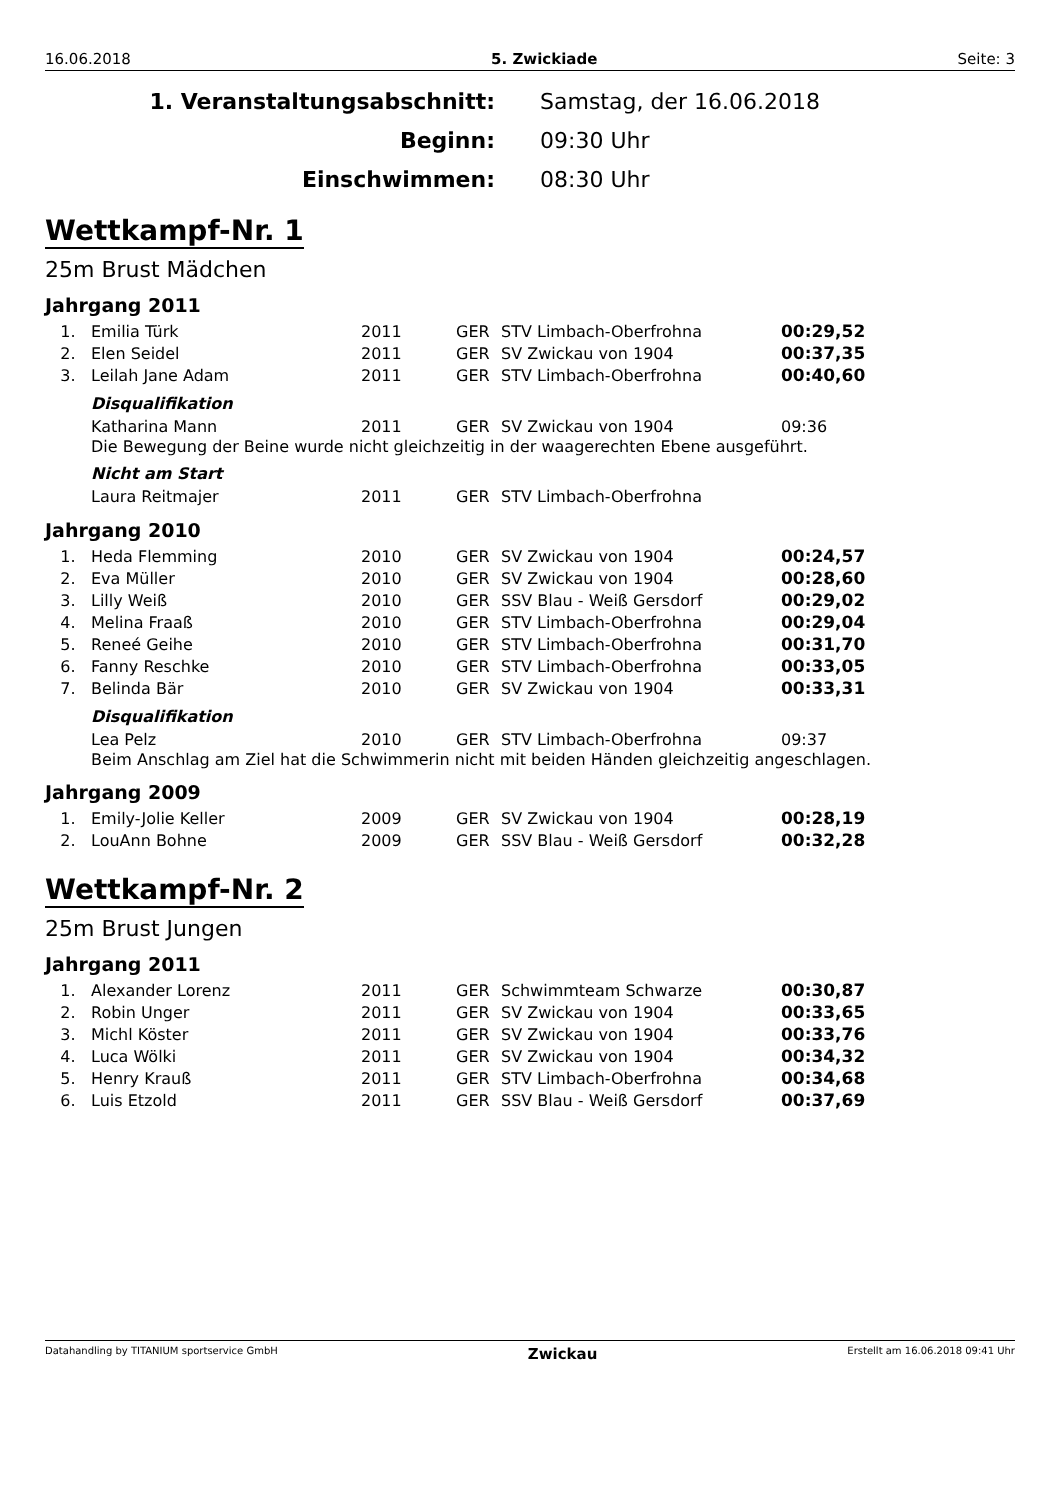16.06.2018 5. Zwickiade Seite: 3
1. Veranstaltungsabschnitt:
Samstag, der 16.06.2018
Beginn:
09:30 Uhr
Einschwimmen:
08:30 Uhr
Wettkampf-Nr. 1
25m Brust Mädchen
Jahrgang 2011
| 1. | Emilia Türk | 2011 | GER | STV Limbach-Oberfrohna | 00:29,52 |
| 2. | Elen Seidel | 2011 | GER | SV Zwickau von 1904 | 00:37,35 |
| 3. | Leilah Jane Adam | 2011 | GER | STV Limbach-Oberfrohna | 00:40,60 |
Disqualifikation
| | Katharina Mann | 2011 | GER | SV Zwickau von 1904 | 09:36 |
Die Bewegung der Beine wurde nicht gleichzeitig in der waagerechten Ebene ausgeführt.
Nicht am Start
| | Laura Reitmajer | 2011 | GER | STV Limbach-Oberfrohna | |
Jahrgang 2010
| 1. | Heda Flemming | 2010 | GER | SV Zwickau von 1904 | 00:24,57 |
| 2. | Eva Müller | 2010 | GER | SV Zwickau von 1904 | 00:28,60 |
| 3. | Lilly Weiß | 2010 | GER | SSV Blau - Weiß Gersdorf | 00:29,02 |
| 4. | Melina Fraaß | 2010 | GER | STV Limbach-Oberfrohna | 00:29,04 |
| 5. | Reneé Geihe | 2010 | GER | STV Limbach-Oberfrohna | 00:31,70 |
| 6. | Fanny Reschke | 2010 | GER | STV Limbach-Oberfrohna | 00:33,05 |
| 7. | Belinda Bär | 2010 | GER | SV Zwickau von 1904 | 00:33,31 |
Disqualifikation
| | Lea Pelz | 2010 | GER | STV Limbach-Oberfrohna | 09:37 |
Beim Anschlag am Ziel hat die Schwimmerin nicht mit beiden Händen gleichzeitig angeschlagen.
Jahrgang 2009
| 1. | Emily-Jolie Keller | 2009 | GER | SV Zwickau von 1904 | 00:28,19 |
| 2. | LouAnn Bohne | 2009 | GER | SSV Blau - Weiß Gersdorf | 00:32,28 |
Wettkampf-Nr. 2
25m Brust Jungen
Jahrgang 2011
| 1. | Alexander Lorenz | 2011 | GER | Schwimmteam Schwarze | 00:30,87 |
| 2. | Robin Unger | 2011 | GER | SV Zwickau von 1904 | 00:33,65 |
| 3. | Michl Köster | 2011 | GER | SV Zwickau von 1904 | 00:33,76 |
| 4. | Luca Wölki | 2011 | GER | SV Zwickau von 1904 | 00:34,32 |
| 5. | Henry Krauß | 2011 | GER | STV Limbach-Oberfrohna | 00:34,68 |
| 6. | Luis Etzold | 2011 | GER | SSV Blau - Weiß Gersdorf | 00:37,69 |
Datahandling by TITANIUM sportservice GmbH Zwickau Erstellt am 16.06.2018 09:41 Uhr